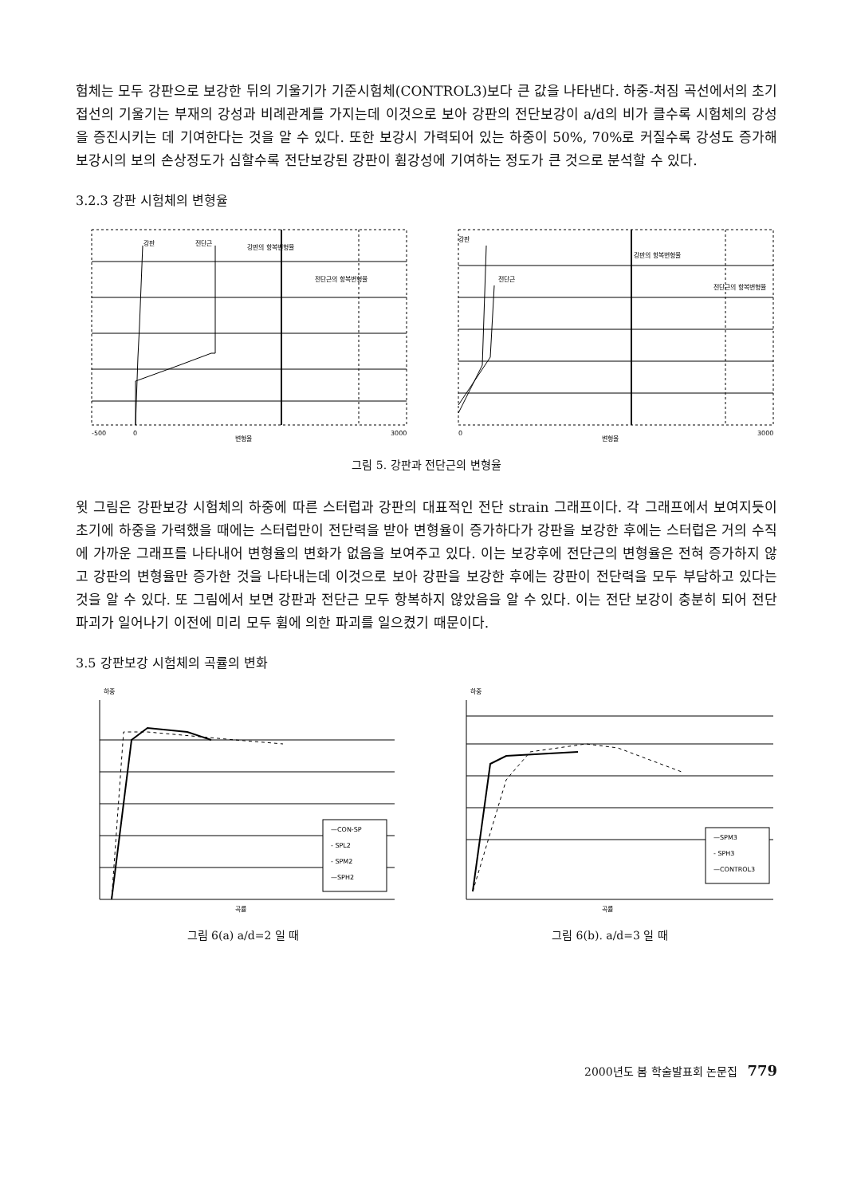험체는 모두 강판으로 보강한 뒤의 기울기가 기준시험체(CONTROL3)보다 큰 값을 나타낸다. 하중-처짐 곡선에서의 초기 접선의 기울기는 부재의 강성과 비례관계를 가지는데 이것으로 보아 강판의 전단보강이 a/d의 비가 클수록 시험체의 강성을 증진시키는 데 기여한다는 것을 알 수 있다. 또한 보강시 가력되어 있는 하중이 50%, 70%로 커질수록 강성도 증가해 보강시의 보의 손상정도가 심할수록 전단보강된 강판이 휨강성에 기여하는 정도가 큰 것으로 분석할 수 있다.
3.2.3 강판 시험체의 변형율
강판
전단근
강판의 항복변형율
전단근의 항복변형율
-500
0
변형율
3000
강판
전단근
강판의 항복변형율
전단근의 항복변형율
0
변형율
3000
그림 5. 강판과 전단근의 변형율
윗 그림은 강판보강 시험체의 하중에 따른 스터럽과 강판의 대표적인 전단 strain 그래프이다. 각 그래프에서 보여지듯이 초기에 하중을 가력했을 때에는 스터럽만이 전단력을 받아 변형율이 증가하다가 강판을 보강한 후에는 스터럽은 거의 수직에 가까운 그래프를 나타내어 변형율의 변화가 없음을 보여주고 있다. 이는 보강후에 전단근의 변형율은 전혀 증가하지 않고 강판의 변형율만 증가한 것을 나타내는데 이것으로 보아 강판을 보강한 후에는 강판이 전단력을 모두 부담하고 있다는 것을 알 수 있다. 또 그림에서 보면 강판과 전단근 모두 항복하지 않았음을 알 수 있다. 이는 전단 보강이 충분히 되어 전단 파괴가 일어나기 이전에 미리 모두 휨에 의한 파괴를 일으켰기 때문이다.
3.5 강판보강 시험체의 곡률의 변화
하중
—CON-SP
- SPL2
- SPM2
—SPH2
곡률
그림 6(a) a/d=2 일 때
하중
—SPM3
- SPH3
—CONTROL3
곡률
그림 6(b). a/d=3 일 때
2000년도 봄 학술발표회 논문집 779